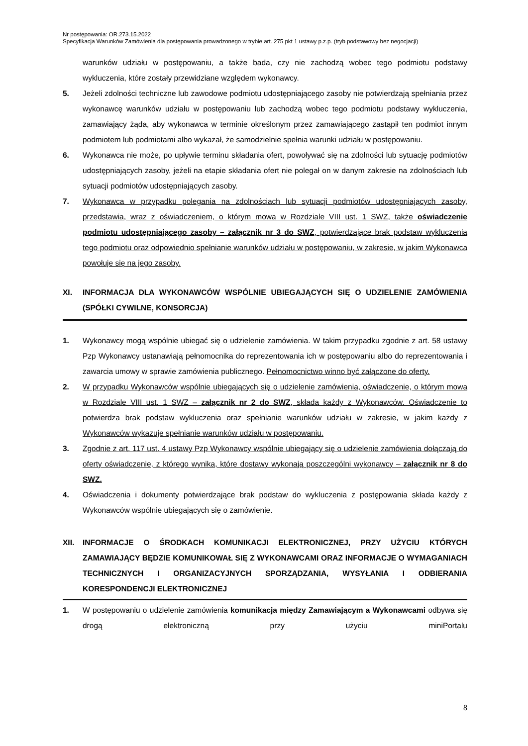Nr postępowania: OR.273.15.2022
Specyfikacja Warunków Zamówienia dla postępowania prowadzonego w trybie art. 275 pkt 1 ustawy p.z.p. (tryb podstawowy bez negocjacji)
warunków udziału w postępowaniu, a także bada, czy nie zachodzą wobec tego podmiotu podstawy wykluczenia, które zostały przewidziane względem wykonawcy.
5. Jeżeli zdolności techniczne lub zawodowe podmiotu udostępniającego zasoby nie potwierdzają spełniania przez wykonawcę warunków udziału w postępowaniu lub zachodzą wobec tego podmiotu podstawy wykluczenia, zamawiający żąda, aby wykonawca w terminie określonym przez zamawiającego zastąpił ten podmiot innym podmiotem lub podmiotami albo wykazał, że samodzielnie spełnia warunki udziału w postępowaniu.
6. Wykonawca nie może, po upływie terminu składania ofert, powoływać się na zdolności lub sytuację podmiotów udostępniających zasoby, jeżeli na etapie składania ofert nie polegał on w danym zakresie na zdolnościach lub sytuacji podmiotów udostępniających zasoby.
7. Wykonawca w przypadku polegania na zdolnościach lub sytuacji podmiotów udostępniających zasoby, przedstawia, wraz z oświadczeniem, o którym mowa w Rozdziale VIII ust. 1 SWZ, także oświadczenie podmiotu udostępniającego zasoby – załącznik nr 3 do SWZ, potwierdzające brak podstaw wykluczenia tego podmiotu oraz odpowiednio spełnianie warunków udziału w postępowaniu, w zakresie, w jakim Wykonawca powołuje się na jego zasoby.
XI. INFORMACJA DLA WYKONAWCÓW WSPÓLNIE UBIEGAJĄCYCH SIĘ O UDZIELENIE ZAMÓWIENIA (SPÓŁKI CYWILNE, KONSORCJA)
1. Wykonawcy mogą wspólnie ubiegać się o udzielenie zamówienia. W takim przypadku zgodnie z art. 58 ustawy Pzp Wykonawcy ustanawiają pełnomocnika do reprezentowania ich w postępowaniu albo do reprezentowania i zawarcia umowy w sprawie zamówienia publicznego. Pełnomocnictwo winno być załączone do oferty.
2. W przypadku Wykonawców wspólnie ubiegających się o udzielenie zamówienia, oświadczenie, o którym mowa w Rozdziale VIII ust. 1 SWZ – załącznik nr 2 do SWZ, składa każdy z Wykonawców. Oświadczenie to potwierdza brak podstaw wykluczenia oraz spełnianie warunków udziału w zakresie, w jakim każdy z Wykonawców wykazuje spełnianie warunków udziału w postępowaniu.
3. Zgodnie z art. 117 ust. 4 ustawy Pzp Wykonawcy wspólnie ubiegający się o udzielenie zamówienia dołączają do oferty oświadczenie, z którego wynika, które dostawy wykonają poszczególni wykonawcy – załącznik nr 8 do SWZ.
4. Oświadczenia i dokumenty potwierdzające brak podstaw do wykluczenia z postępowania składa każdy z Wykonawców wspólnie ubiegających się o zamówienie.
XII. INFORMACJE O ŚRODKACH KOMUNIKACJI ELEKTRONICZNEJ, PRZY UŻYCIU KTÓRYCH ZAMAWIAJĄCY BĘDZIE KOMUNIKOWAŁ SIĘ Z WYKONAWCAMI ORAZ INFORMACJE O WYMAGANIACH TECHNICZNYCH I ORGANIZACYJNYCH SPORZĄDZANIA, WYSYŁANIA I ODBIERANIA KORESPONDENCJI ELEKTRONICZNEJ
1. W postępowaniu o udzielenie zamówienia komunikacja między Zamawiającym a Wykonawcami odbywa się drogą elektroniczną przy użyciu miniPortalu
8